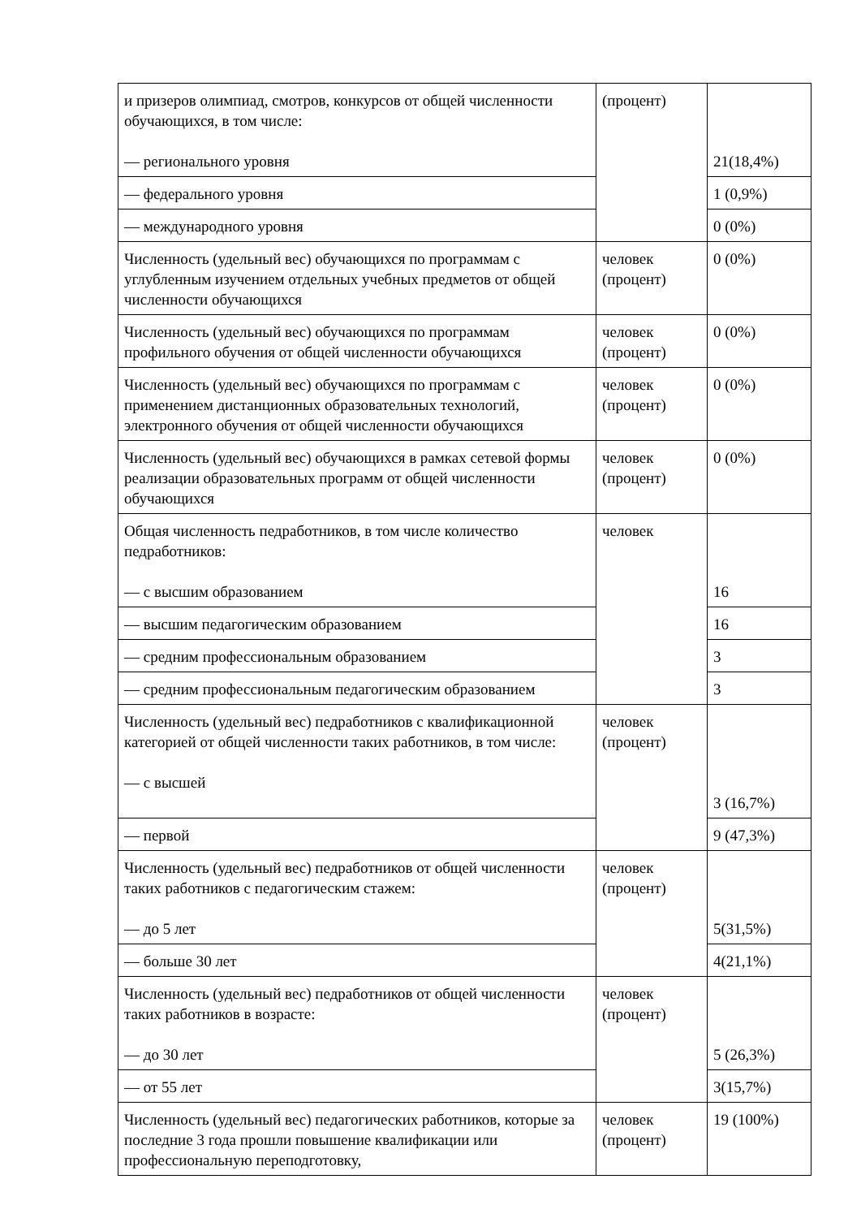| и призеров олимпиад, смотров, конкурсов от общей численности обучающихся, в том числе: — регионального уровня | (процент) | 21(18,4%) |
| — федерального уровня | | 1 (0,9%) |
| — международного уровня | | 0 (0%) |
| Численность (удельный вес) обучающихся по программам с углубленным изучением отдельных учебных предметов от общей численности обучающихся | человек (процент) | 0 (0%) |
| Численность (удельный вес) обучающихся по программам профильного обучения от общей численности обучающихся | человек (процент) | 0 (0%) |
| Численность (удельный вес) обучающихся по программам с применением дистанционных образовательных технологий, электронного обучения от общей численности обучающихся | человек (процент) | 0 (0%) |
| Численность (удельный вес) обучающихся в рамках сетевой формы реализации образовательных программ от общей численности обучающихся | человек (процент) | 0 (0%) |
| Общая численность педработников, в том числе количество педработников: — с высшим образованием | человек | 16 |
| — высшим педагогическим образованием | | 16 |
| — средним профессиональным образованием | | 3 |
| — средним профессиональным педагогическим образованием | | 3 |
| Численность (удельный вес) педработников с квалификационной категорией от общей численности таких работников, в том числе: — с высшей | человек (процент) | 3 (16,7%) |
| — первой | | 9 (47,3%) |
| Численность (удельный вес) педработников от общей численности таких работников с педагогическим стажем: — до 5 лет | человек (процент) | 5(31,5%) |
| — больше 30 лет | | 4(21,1%) |
| Численность (удельный вес) педработников от общей численности таких работников в возрасте: — до 30 лет | человек (процент) | 5 (26,3%) |
| — от 55 лет | | 3(15,7%) |
| Численность (удельный вес) педагогических работников, которые за последние 3 года прошли повышение квалификации или профессиональную переподготовку, | человек (процент) | 19 (100%) |